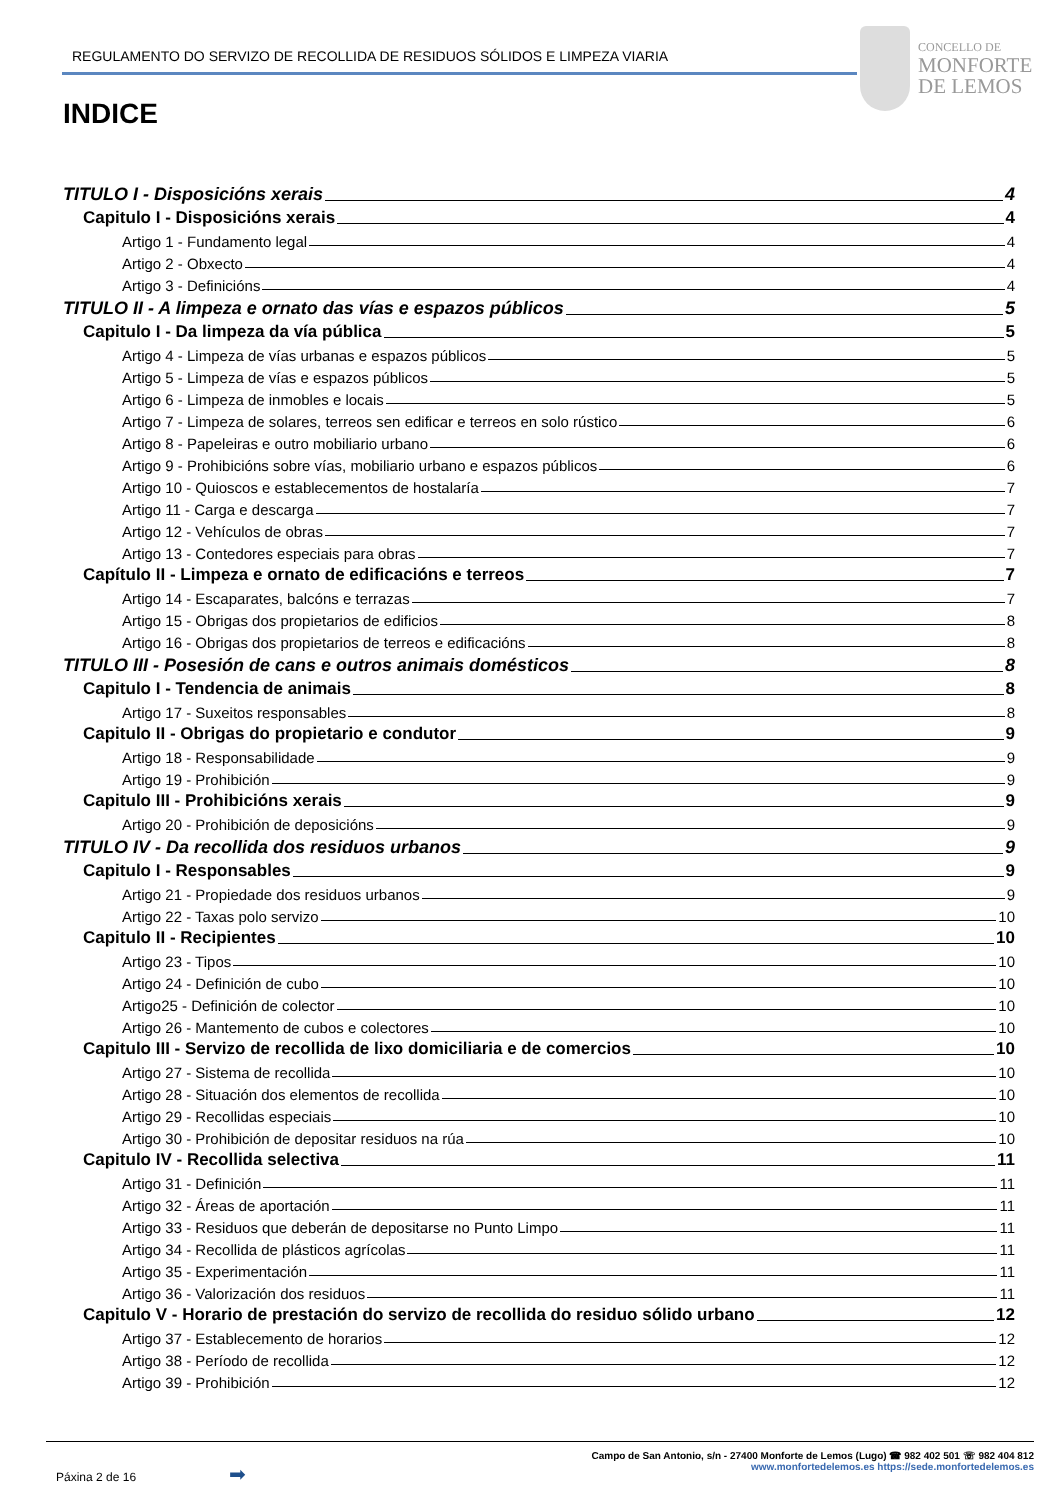REGULAMENTO DO SERVIZO DE RECOLLIDA DE RESIDUOS SÓLIDOS E LIMPEZA VIARIA
CONCELLO DE
MONFORTE
DE LEMOS
INDICE
TITULO I - Disposicións xerais 4
Capitulo I - Disposicións xerais 4
Artigo 1 - Fundamento legal 4
Artigo 2 - Obxecto 4
Artigo 3 - Definicións 4
TITULO II - A limpeza e ornato das vías e espazos públicos 5
Capitulo I - Da limpeza da vía pública 5
Artigo 4 - Limpeza de vías urbanas e espazos públicos 5
Artigo 5 - Limpeza de vías e espazos públicos 5
Artigo 6 - Limpeza de inmobles e locais 5
Artigo 7 - Limpeza de solares, terreos sen edificar e terreos en solo rústico 6
Artigo 8 - Papeleiras e outro mobiliario urbano 6
Artigo 9 - Prohibicións sobre vías, mobiliario urbano e espazos públicos 6
Artigo 10 - Quioscos e establecementos de hostalaría 7
Artigo 11 - Carga e descarga 7
Artigo 12 - Vehículos de obras 7
Artigo 13 - Contedores especiais para obras 7
Capítulo II - Limpeza e ornato de edificacións e terreos 7
Artigo 14 - Escaparates, balcóns e terrazas 7
Artigo 15 - Obrigas dos propietarios de edificios 8
Artigo 16 - Obrigas dos propietarios de terreos e edificacións 8
TITULO III - Posesión de cans e outros animais domésticos 8
Capitulo I - Tendencia de animais 8
Artigo 17 - Suxeitos responsables 8
Capitulo II - Obrigas do propietario e condutor 9
Artigo 18 - Responsabilidade 9
Artigo 19 - Prohibición 9
Capitulo III - Prohibicións xerais 9
Artigo 20 - Prohibición de deposicións 9
TITULO IV - Da recollida dos residuos urbanos 9
Capitulo I - Responsables 9
Artigo 21 - Propiedade dos residuos urbanos 9
Artigo 22 - Taxas polo servizo 10
Capitulo II - Recipientes 10
Artigo 23 - Tipos 10
Artigo 24 - Definición de cubo 10
Artigo25 - Definición de colector 10
Artigo 26 - Mantemento de cubos e colectores 10
Capitulo III - Servizo de recollida de lixo domiciliaria e de comercios 10
Artigo 27 - Sistema de recollida 10
Artigo 28 - Situación dos elementos de recollida 10
Artigo 29 - Recollidas especiais 10
Artigo 30 - Prohibición de depositar residuos na rúa 10
Capitulo IV - Recollida selectiva 11
Artigo 31 - Definición 11
Artigo 32 - Áreas de aportación 11
Artigo 33 - Residuos que deberán de depositarse no Punto Limpo 11
Artigo 34 - Recollida de plásticos agrícolas 11
Artigo 35 - Experimentación 11
Artigo 36 - Valorización dos residuos 11
Capitulo V - Horario de prestación do servizo de recollida do residuo sólido urbano 12
Artigo 37 - Establecemento de horarios 12
Artigo 38 - Período de recollida 12
Artigo 39 - Prohibición 12
Páxina 2 de 16 ➡
Campo de San Antonio, s/n - 27400 Monforte de Lemos (Lugo) ☎ 982 402 501 ☏ 982 404 812
www.monfortedelemos.es https://sede.monfortedelemos.es